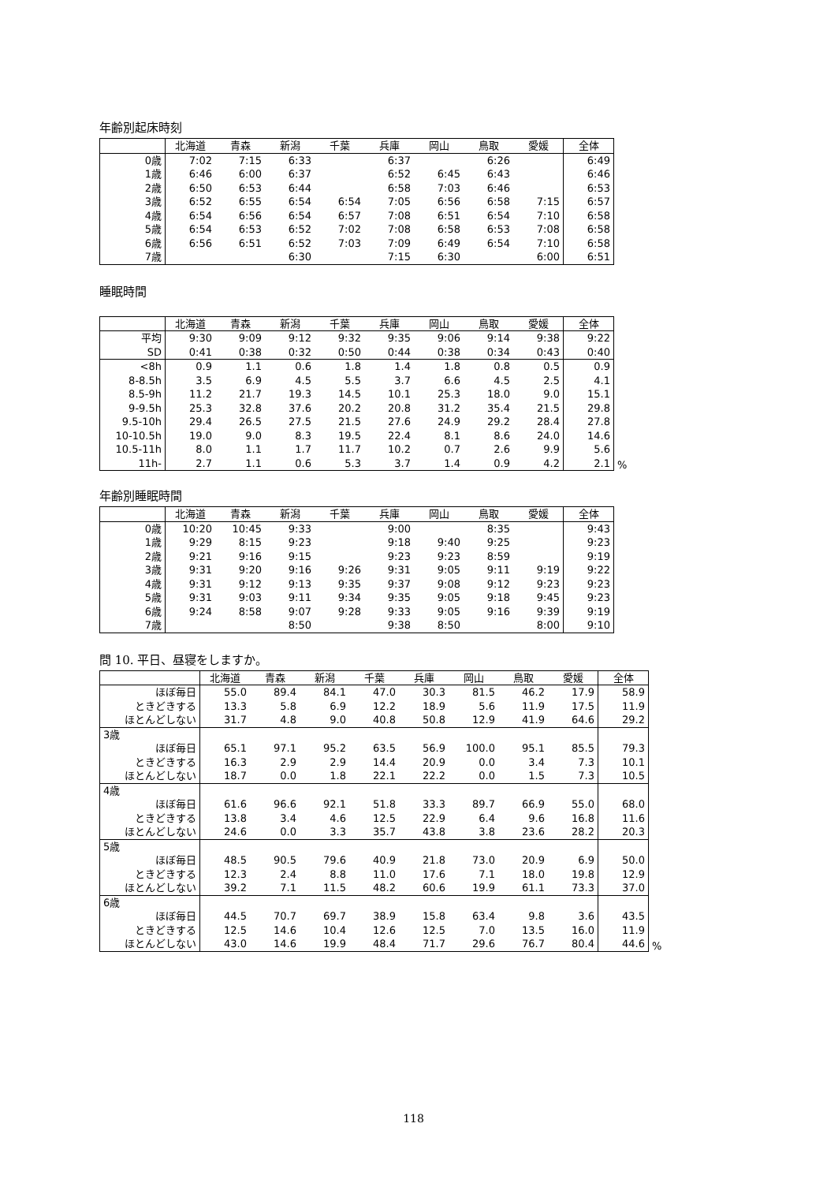年齢別起床時刻
| | 北海道 | 青森 | 新潟 | 千葉 | 兵庫 | 岡山 | 鳥取 | 愛媛 | 全体 |
| --- | --- | --- | --- | --- | --- | --- | --- | --- | --- |
| 0歳 | 7:02 | 7:15 | 6:33 | | 6:37 | | 6:26 | | 6:49 |
| 1歳 | 6:46 | 6:00 | 6:37 | | 6:52 | 6:45 | 6:43 | | 6:46 |
| 2歳 | 6:50 | 6:53 | 6:44 | | 6:58 | 7:03 | 6:46 | | 6:53 |
| 3歳 | 6:52 | 6:55 | 6:54 | 6:54 | 7:05 | 6:56 | 6:58 | 7:15 | 6:57 |
| 4歳 | 6:54 | 6:56 | 6:54 | 6:57 | 7:08 | 6:51 | 6:54 | 7:10 | 6:58 |
| 5歳 | 6:54 | 6:53 | 6:52 | 7:02 | 7:08 | 6:58 | 6:53 | 7:08 | 6:58 |
| 6歳 | 6:56 | 6:51 | 6:52 | 7:03 | 7:09 | 6:49 | 6:54 | 7:10 | 6:58 |
| 7歳 | | | 6:30 | | 7:15 | 6:30 | | 6:00 | 6:51 |
睡眠時間
| | 北海道 | 青森 | 新潟 | 千葉 | 兵庫 | 岡山 | 鳥取 | 愛媛 | 全体 |
| --- | --- | --- | --- | --- | --- | --- | --- | --- | --- |
| 平均 | 9:30 | 9:09 | 9:12 | 9:32 | 9:35 | 9:06 | 9:14 | 9:38 | 9:22 |
| SD | 0:41 | 0:38 | 0:32 | 0:50 | 0:44 | 0:38 | 0:34 | 0:43 | 0:40 |
| <8h | 0.9 | 1.1 | 0.6 | 1.8 | 1.4 | 1.8 | 0.8 | 0.5 | 0.9 |
| 8-8.5h | 3.5 | 6.9 | 4.5 | 5.5 | 3.7 | 6.6 | 4.5 | 2.5 | 4.1 |
| 8.5-9h | 11.2 | 21.7 | 19.3 | 14.5 | 10.1 | 25.3 | 18.0 | 9.0 | 15.1 |
| 9-9.5h | 25.3 | 32.8 | 37.6 | 20.2 | 20.8 | 31.2 | 35.4 | 21.5 | 29.8 |
| 9.5-10h | 29.4 | 26.5 | 27.5 | 21.5 | 27.6 | 24.9 | 29.2 | 28.4 | 27.8 |
| 10-10.5h | 19.0 | 9.0 | 8.3 | 19.5 | 22.4 | 8.1 | 8.6 | 24.0 | 14.6 |
| 10.5-11h | 8.0 | 1.1 | 1.7 | 11.7 | 10.2 | 0.7 | 2.6 | 9.9 | 5.6 |
| 11h- | 2.7 | 1.1 | 0.6 | 5.3 | 3.7 | 1.4 | 0.9 | 4.2 | 2.1 |
%
年齢別睡眠時間
| | 北海道 | 青森 | 新潟 | 千葉 | 兵庫 | 岡山 | 鳥取 | 愛媛 | 全体 |
| --- | --- | --- | --- | --- | --- | --- | --- | --- | --- |
| 0歳 | 10:20 | 10:45 | 9:33 | | 9:00 | | 8:35 | | 9:43 |
| 1歳 | 9:29 | 8:15 | 9:23 | | 9:18 | 9:40 | 9:25 | | 9:23 |
| 2歳 | 9:21 | 9:16 | 9:15 | | 9:23 | 9:23 | 8:59 | | 9:19 |
| 3歳 | 9:31 | 9:20 | 9:16 | 9:26 | 9:31 | 9:05 | 9:11 | 9:19 | 9:22 |
| 4歳 | 9:31 | 9:12 | 9:13 | 9:35 | 9:37 | 9:08 | 9:12 | 9:23 | 9:23 |
| 5歳 | 9:31 | 9:03 | 9:11 | 9:34 | 9:35 | 9:05 | 9:18 | 9:45 | 9:23 |
| 6歳 | 9:24 | 8:58 | 9:07 | 9:28 | 9:33 | 9:05 | 9:16 | 9:39 | 9:19 |
| 7歳 | | | 8:50 | | 9:38 | 8:50 | | 8:00 | 9:10 |
問 10. 平日、昼寝をしますか。
| | 北海道 | 青森 | 新潟 | 千葉 | 兵庫 | 岡山 | 鳥取 | 愛媛 | 全体 |
| --- | --- | --- | --- | --- | --- | --- | --- | --- | --- |
| ほぼ毎日 | 55.0 | 89.4 | 84.1 | 47.0 | 30.3 | 81.5 | 46.2 | 17.9 | 58.9 |
| ときどきする | 13.3 | 5.8 | 6.9 | 12.2 | 18.9 | 5.6 | 11.9 | 17.5 | 11.9 |
| ほとんどしない | 31.7 | 4.8 | 9.0 | 40.8 | 50.8 | 12.9 | 41.9 | 64.6 | 29.2 |
| 3歳 | | | | | | | | | |
| ほぼ毎日 | 65.1 | 97.1 | 95.2 | 63.5 | 56.9 | 100.0 | 95.1 | 85.5 | 79.3 |
| ときどきする | 16.3 | 2.9 | 2.9 | 14.4 | 20.9 | 0.0 | 3.4 | 7.3 | 10.1 |
| ほとんどしない | 18.7 | 0.0 | 1.8 | 22.1 | 22.2 | 0.0 | 1.5 | 7.3 | 10.5 |
| 4歳 | | | | | | | | | |
| ほぼ毎日 | 61.6 | 96.6 | 92.1 | 51.8 | 33.3 | 89.7 | 66.9 | 55.0 | 68.0 |
| ときどきする | 13.8 | 3.4 | 4.6 | 12.5 | 22.9 | 6.4 | 9.6 | 16.8 | 11.6 |
| ほとんどしない | 24.6 | 0.0 | 3.3 | 35.7 | 43.8 | 3.8 | 23.6 | 28.2 | 20.3 |
| 5歳 | | | | | | | | | |
| ほぼ毎日 | 48.5 | 90.5 | 79.6 | 40.9 | 21.8 | 73.0 | 20.9 | 6.9 | 50.0 |
| ときどきする | 12.3 | 2.4 | 8.8 | 11.0 | 17.6 | 7.1 | 18.0 | 19.8 | 12.9 |
| ほとんどしない | 39.2 | 7.1 | 11.5 | 48.2 | 60.6 | 19.9 | 61.1 | 73.3 | 37.0 |
| 6歳 | | | | | | | | | |
| ほぼ毎日 | 44.5 | 70.7 | 69.7 | 38.9 | 15.8 | 63.4 | 9.8 | 3.6 | 43.5 |
| ときどきする | 12.5 | 14.6 | 10.4 | 12.6 | 12.5 | 7.0 | 13.5 | 16.0 | 11.9 |
| ほとんどしない | 43.0 | 14.6 | 19.9 | 48.4 | 71.7 | 29.6 | 76.7 | 80.4 | 44.6 |
%
118